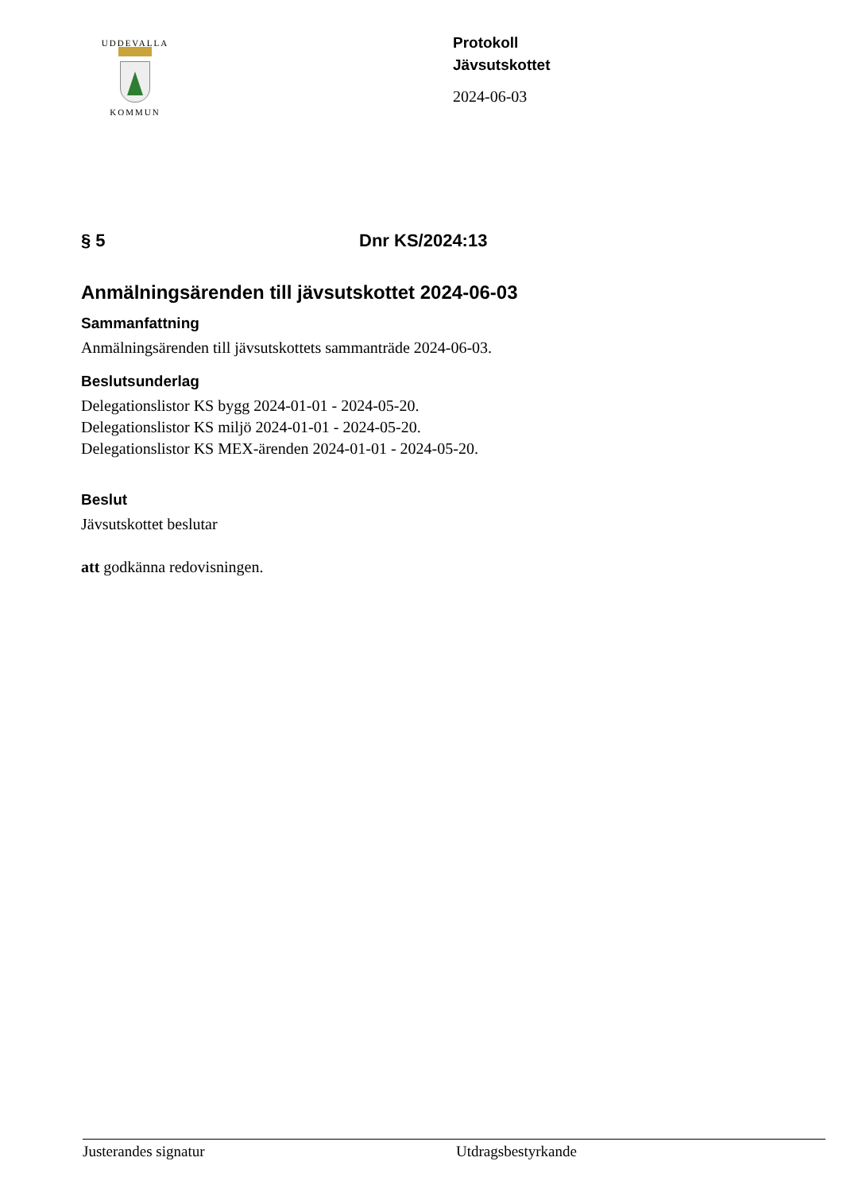UDDEVALLA
KOMMUN
Protokoll
Jävsutskottet
2024-06-03
§ 5 Dnr KS/2024:13
Anmälningsärenden till jävsutskottet 2024-06-03
Sammanfattning
Anmälningsärenden till jävsutskottets sammanträde 2024-06-03.
Beslutsunderlag
Delegationslistor KS bygg 2024-01-01 - 2024-05-20.
Delegationslistor KS miljö 2024-01-01 - 2024-05-20.
Delegationslistor KS MEX-ärenden 2024-01-01 - 2024-05-20.
Beslut
Jävsutskottet beslutar
att godkänna redovisningen.
Justerandes signatur Utdragsbestyrkande